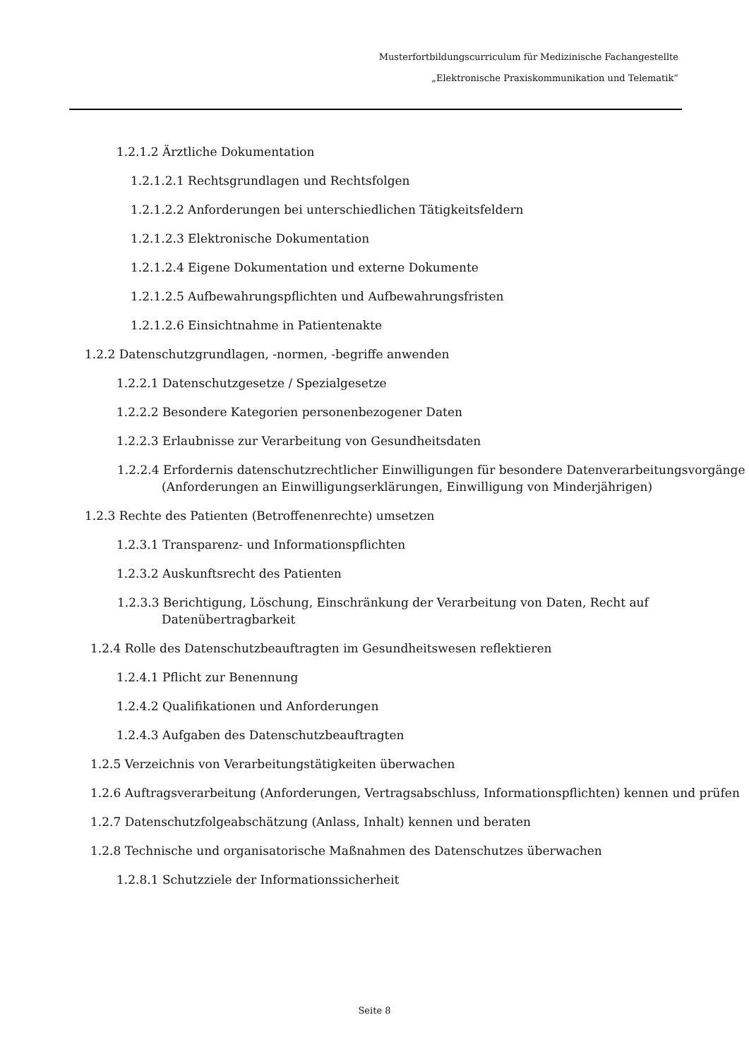Musterfortbildungscurriculum für Medizinische Fachangestellte
„Elektronische Praxiskommunikation und Telematik“
1.2.1.2 Ärztliche Dokumentation
1.2.1.2.1 Rechtsgrundlagen und Rechtsfolgen
1.2.1.2.2 Anforderungen bei unterschiedlichen Tätigkeitsfeldern
1.2.1.2.3 Elektronische Dokumentation
1.2.1.2.4 Eigene Dokumentation und externe Dokumente
1.2.1.2.5 Aufbewahrungspflichten und Aufbewahrungsfristen
1.2.1.2.6 Einsichtnahme in Patientenakte
1.2.2 Datenschutzgrundlagen, -normen, -begriffe anwenden
1.2.2.1 Datenschutzgesetze / Spezialgesetze
1.2.2.2 Besondere Kategorien personenbezogener Daten
1.2.2.3 Erlaubnisse zur Verarbeitung von Gesundheitsdaten
1.2.2.4 Erfordernis datenschutzrechtlicher Einwilligungen für besondere Datenverarbeitungsvorgänge (Anforderungen an Einwilligungserklärungen, Einwilligung von Minderjährigen)
1.2.3 Rechte des Patienten (Betroffenenrechte) umsetzen
1.2.3.1 Transparenz- und Informationspflichten
1.2.3.2 Auskunftsrecht des Patienten
1.2.3.3 Berichtigung, Löschung, Einschränkung der Verarbeitung von Daten, Recht auf Datenübertragbarkeit
1.2.4 Rolle des Datenschutzbeauftragten im Gesundheitswesen reflektieren
1.2.4.1 Pflicht zur Benennung
1.2.4.2 Qualifikationen und Anforderungen
1.2.4.3 Aufgaben des Datenschutzbeauftragten
1.2.5 Verzeichnis von Verarbeitungstätigkeiten überwachen
1.2.6 Auftragsverarbeitung (Anforderungen, Vertragsabschluss, Informationspflichten) kennen und prüfen
1.2.7 Datenschutzfolgeabschätzung (Anlass, Inhalt) kennen und beraten
1.2.8 Technische und organisatorische Maßnahmen des Datenschutzes überwachen
1.2.8.1 Schutzziele der Informationssicherheit
Seite 8